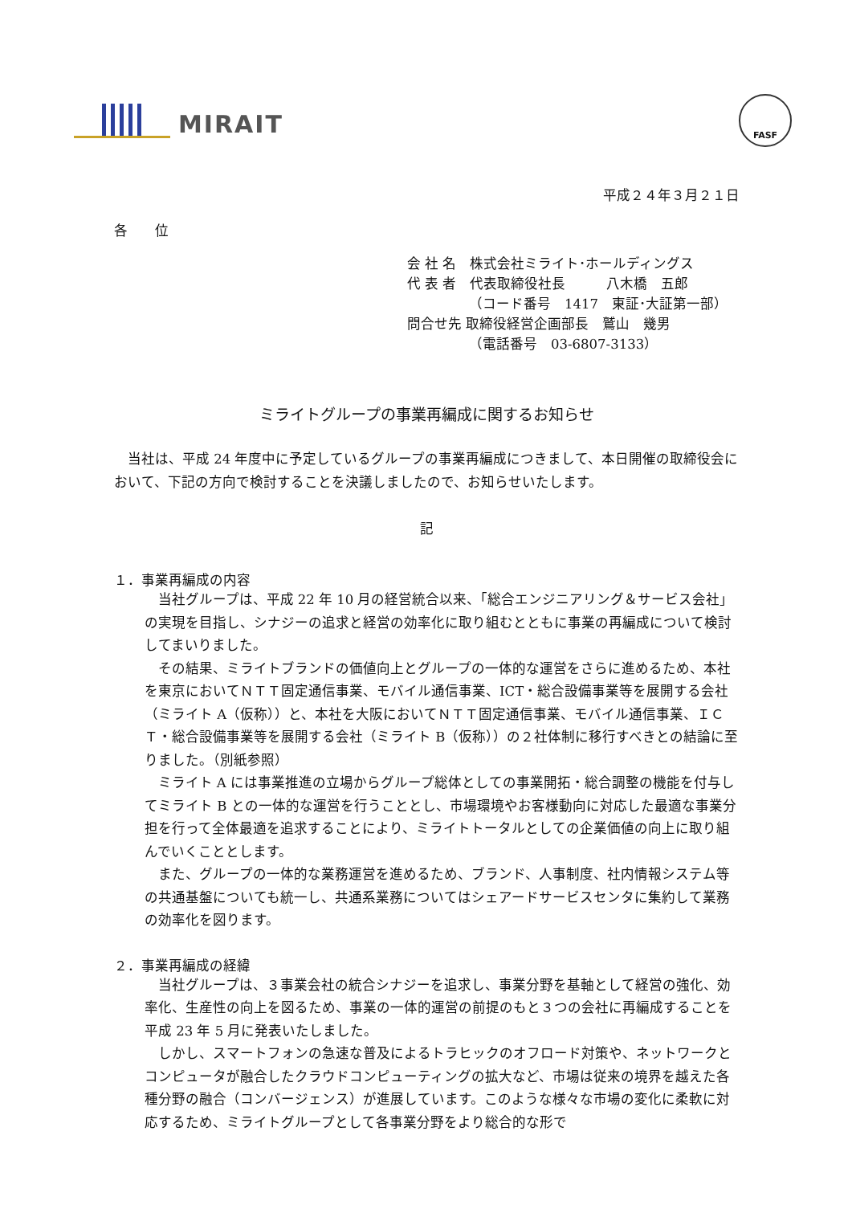MIRAIT
FASF
平成２４年３月２１日
各　　位
会 社 名　株式会社ミライト･ホールディングス
代 表 者　代表取締役社長　　　八木橋　五郎
　　　　　（コード番号　1417　東証･大証第一部）
問合せ先 取締役経営企画部長　鷲山　幾男
　　　　　（電話番号　03-6807-3133）
ミライトグループの事業再編成に関するお知らせ
　当社は、平成 24 年度中に予定しているグループの事業再編成につきまして、本日開催の取締役会において、下記の方向で検討することを決議しましたので、お知らせいたします。
記
１．事業再編成の内容
当社グループは、平成 22 年 10 月の経営統合以来、「総合エンジニアリング＆サービス会社」の実現を目指し、シナジーの追求と経営の効率化に取り組むとともに事業の再編成について検討してまいりました。
その結果、ミライトブランドの価値向上とグループの一体的な運営をさらに進めるため、本社を東京においてＮＴＴ固定通信事業、モバイル通信事業、ICT・総合設備事業等を展開する会社（ミライト A（仮称））と、本社を大阪においてＮＴＴ固定通信事業、モバイル通信事業、ＩＣＴ・総合設備事業等を展開する会社（ミライト B（仮称））の２社体制に移行すべきとの結論に至りました。（別紙参照）
ミライト A には事業推進の立場からグループ総体としての事業開拓・総合調整の機能を付与してミライト B との一体的な運営を行うこととし、市場環境やお客様動向に対応した最適な事業分担を行って全体最適を追求することにより、ミライトトータルとしての企業価値の向上に取り組んでいくこととします。
また、グループの一体的な業務運営を進めるため、ブランド、人事制度、社内情報システム等の共通基盤についても統一し、共通系業務についてはシェアードサービスセンタに集約して業務の効率化を図ります。
２．事業再編成の経緯
当社グループは、３事業会社の統合シナジーを追求し、事業分野を基軸として経営の強化、効率化、生産性の向上を図るため、事業の一体的運営の前提のもと３つの会社に再編成することを平成 23 年 5 月に発表いたしました。
しかし、スマートフォンの急速な普及によるトラヒックのオフロード対策や、ネットワークとコンピュータが融合したクラウドコンピューティングの拡大など、市場は従来の境界を越えた各種分野の融合（コンバージェンス）が進展しています。このような様々な市場の変化に柔軟に対応するため、ミライトグループとして各事業分野をより総合的な形で